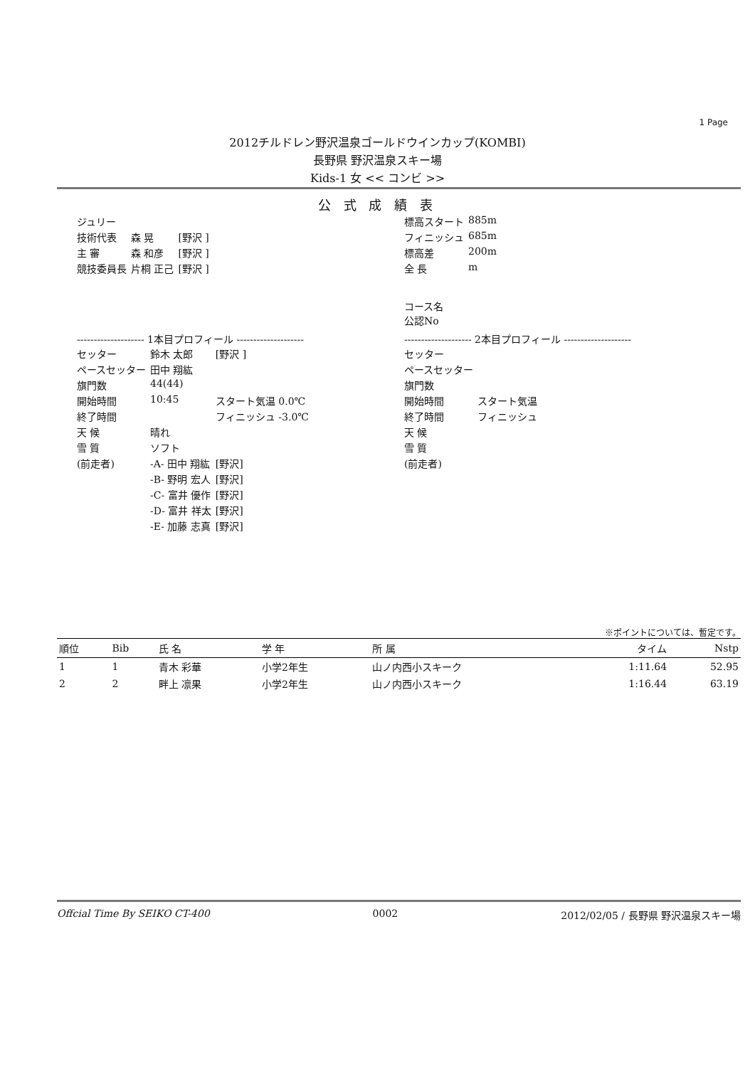1 Page
2012チルドレン野沢温泉ゴールドウインカップ(KOMBI)
長野県 野沢温泉スキー場
Kids-1 女 << コンビ >>
公 式 成 績 表
| ジュリー | | |
| 技術代表 | 森 晃 | [野沢 ] |
| 主 審 | 森 和彦 | [野沢 ] |
| 競技委員長 | 片桐 正己 | [野沢 ] |
| 標高スタート | 885m |
| フィニッシュ | 685m |
| 標高差 | 200m |
| 全 長 | m |
コース名
公認No
-------------------- 1本目プロフィール --------------------
| セッター | 鈴木 太郎 | [野沢 ] |
| ペースセッター | 田中 翔紘 | |
| 旗門数 | 44(44) | |
| 開始時間 | 10:45 | スタート気温 0.0℃ |
| 終了時間 | | フィニッシュ -3.0℃ |
| 天 候 | 晴れ | |
| 雪 質 | ソフト | |
| (前走者) | -A- 田中 翔紘 | [野沢] |
| | -B- 野明 宏人 | [野沢] |
| | -C- 富井 優作 | [野沢] |
| | -D- 富井 祥太 | [野沢] |
| | -E- 加藤 志真 | [野沢] |
-------------------- 2本目プロフィール --------------------
| セッター | |
| ペースセッター | |
| 旗門数 | |
| 開始時間 | スタート気温 |
| 終了時間 | フィニッシュ |
| 天 候 | |
| 雪 質 | |
| (前走者) | |
※ポイントについては、暫定です。
| 順位 | Bib | 氏 名 | 学 年 | 所 属 | タイム | Nstp |
| --- | --- | --- | --- | --- | --- | --- |
| 1 | 1 | 青木 彩華 | 小学2年生 | 山ノ内西小スキーク | 1:11.64 | 52.95 |
| 2 | 2 | 畔上 凛果 | 小学2年生 | 山ノ内西小スキーク | 1:16.44 | 63.19 |
Offcial Time By SEIKO CT-400 0002 2012/02/05 / 長野県 野沢温泉スキー場